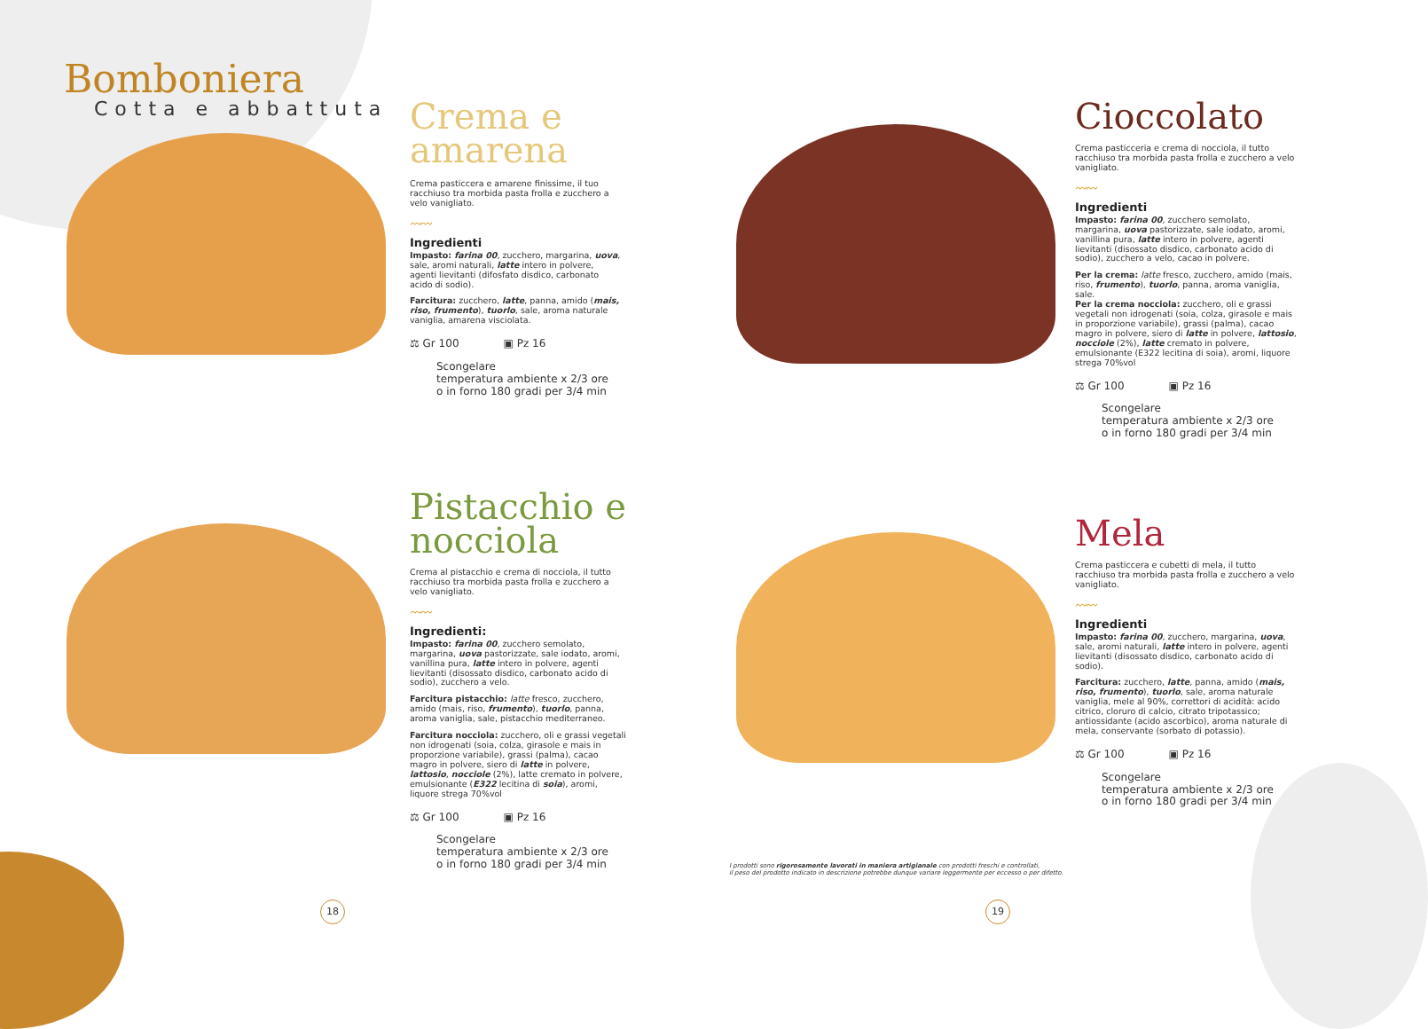Bomboniera
Cotta e abbattuta
Crema e amarena
Crema pasticcera e amarene finissime, il tuo racchiuso tra morbida pasta frolla e zucchero a velo vanigliato.
〰〰
Ingredienti
Impasto: farina 00, zucchero, margarina, uova, sale, aromi naturali, latte intero in polvere, agenti lievitanti (difosfato disdico, carbonato acido di sodio).
Farcitura: zucchero, latte, panna, amido (mais, riso, frumento), tuorlo, sale, aroma naturale vaniglia, amarena visciolata.
⚖ Gr 100 ▣ Pz 16
Scongelare
temperatura ambiente x 2/3 ore
o in forno 180 gradi per 3/4 min
Cioccolato
Crema pasticceria e crema di nocciola, il tutto racchiuso tra morbida pasta frolla e zucchero a velo vanigliato.
〰〰
Ingredienti
Impasto: farina 00, zucchero semolato, margarina, uova pastorizzate, sale iodato, aromi, vanillina pura, latte intero in polvere, agenti lievitanti (disossato disdico, carbonato acido di sodio), zucchero a velo, cacao in polvere.
Per la crema: latte fresco, zucchero, amido (mais, riso, frumento), tuorlo, panna, aroma vaniglia, sale.
Per la crema nocciola: zucchero, oli e grassi vegetali non idrogenati (soia, colza, girasole e mais in proporzione variabile), grassi (palma), cacao magro in polvere, siero di latte in polvere, lattosio, nocciole (2%), latte cremato in polvere, emulsionante (E322 lecitina di soia), aromi, liquore strega 70%vol
⚖ Gr 100 ▣ Pz 16
Scongelare
temperatura ambiente x 2/3 ore
o in forno 180 gradi per 3/4 min
Pistacchio e nocciola
Crema al pistacchio e crema di nocciola, il tutto racchiuso tra morbida pasta frolla e zucchero a velo vanigliato.
〰〰
Ingredienti:
Impasto: farina 00, zucchero semolato, margarina, uova pastorizzate, sale iodato, aromi, vanillina pura, latte intero in polvere, agenti lievitanti (disossato disdico, carbonato acido di sodio), zucchero a velo.
Farcitura pistacchio: latte fresco, zucchero, amido (mais, riso, frumento), tuorlo, panna, aroma vaniglia, sale, pistacchio mediterraneo.
Farcitura nocciola: zucchero, oli e grassi vegetali non idrogenati (soia, colza, girasole e mais in proporzione variabile), grassi (palma), cacao magro in polvere, siero di latte in polvere, lattosio, nocciole (2%), latte cremato in polvere, emulsionante (E322 lecitina di soia), aromi, liquore strega 70%vol
⚖ Gr 100 ▣ Pz 16
Scongelare
temperatura ambiente x 2/3 ore
o in forno 180 gradi per 3/4 min
Mela
Crema pasticcera e cubetti di mela, il tutto racchiuso tra morbida pasta frolla e zucchero a velo vanigliato.
〰〰
Ingredienti
Impasto: farina 00, zucchero, margarina, uova, sale, aromi naturali, latte intero in polvere, agenti lievitanti (disossato disdico, carbonato acido di sodio).
Farcitura: zucchero, latte, panna, amido (mais, riso, frumento), tuorlo, sale, aroma naturale vaniglia, mele al 90%, correttori di acidità: acido citrico, cloruro di calcio, citrato tripotassico; antiossidante (acido ascorbico), aroma naturale di mela, conservante (sorbato di potassio).
⚖ Gr 100 ▣ Pz 16
Scongelare
temperatura ambiente x 2/3 ore
o in forno 180 gradi per 3/4 min
I prodotti sono rigorosamente lavorati in maniera artigianale con prodotti freschi e controllati,
il peso del prodotto indicato in descrizione potrebbe dunque variare leggermente per eccesso o per difetto.
18 19